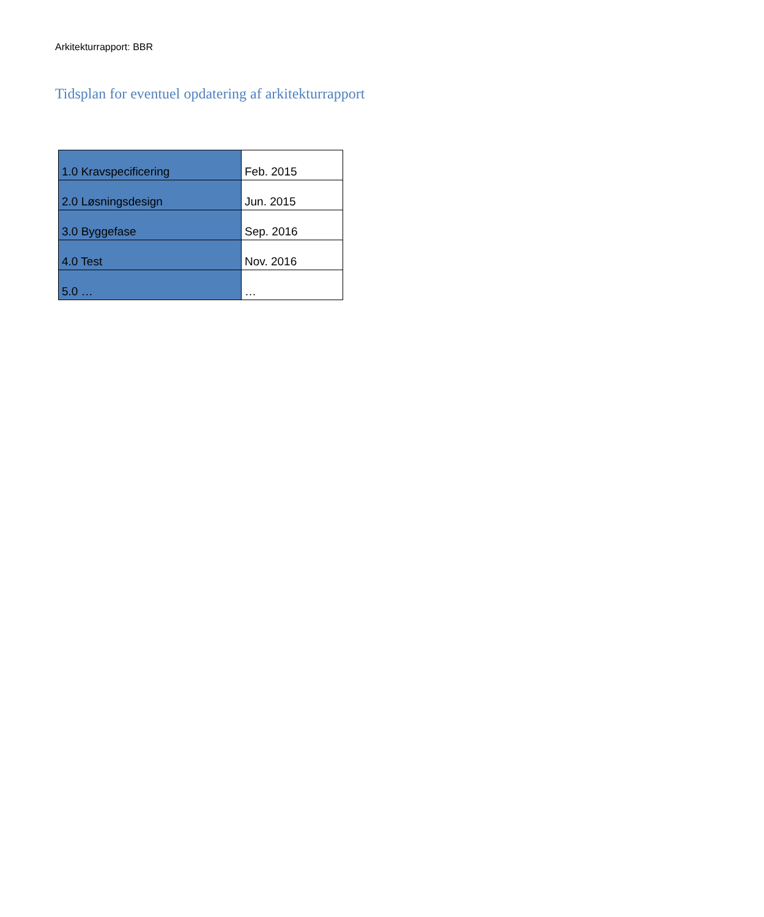Arkitekturrapport: BBR
Tidsplan for eventuel opdatering af arkitekturrapport
| 1.0 Kravspecificering | Feb. 2015 |
| 2.0 Løsningsdesign | Jun. 2015 |
| 3.0 Byggefase | Sep. 2016 |
| 4.0 Test | Nov. 2016 |
| 5.0 … | … |